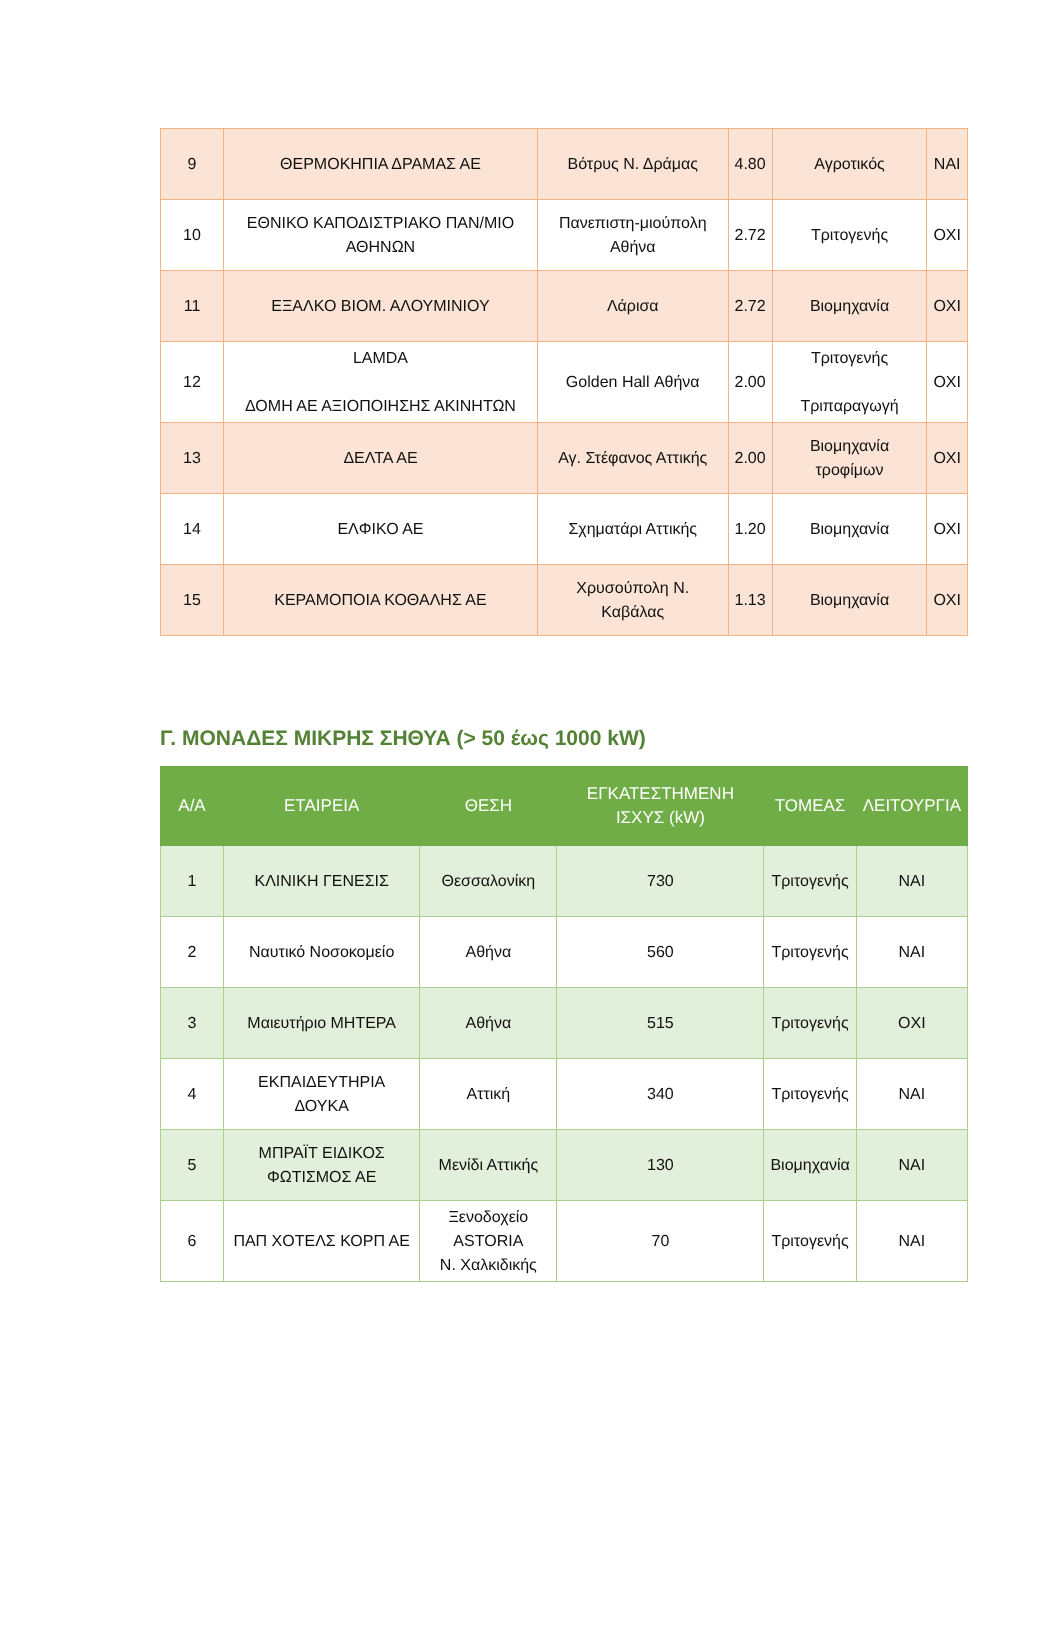| 9 | ΘΕΡΜΟΚΗΠΙΑ ΔΡΑΜΑΣ ΑΕ | Βότρυς Ν. Δράμας | 4.80 | Αγροτικός | ΝΑΙ |
| 10 | ΕΘΝΙΚΟ ΚΑΠΟΔΙΣΤΡΙΑΚΟ ΠΑΝ/ΜΙΟ ΑΘΗΝΩΝ | Πανεπιστη-μιούπολη Αθήνα | 2.72 | Τριτογενής | ΟΧΙ |
| 11 | ΕΞΑΛΚΟ ΒΙΟΜ. ΑΛΟΥΜΙΝΙΟΥ | Λάρισα | 2.72 | Βιομηχανία | ΟΧΙ |
| 12 | LAMDA ΔΟΜΗ ΑΕ ΑΞΙΟΠΟΙΗΣΗΣ ΑΚΙΝΗΤΩΝ | Golden Hall Αθήνα | 2.00 | Τριτογενής Τριπαραγωγή | ΟΧΙ |
| 13 | ΔΕΛΤΑ ΑΕ | Αγ. Στέφανος Αττικής | 2.00 | Βιομηχανία τροφίμων | ΟΧΙ |
| 14 | ΕΛΦΙΚΟ ΑΕ | Σχηματάρι Αττικής | 1.20 | Βιομηχανία | ΟΧΙ |
| 15 | ΚΕΡΑΜΟΠΟΙΑ ΚΟΘΑΛΗΣ ΑΕ | Χρυσούπολη Ν. Καβάλας | 1.13 | Βιομηχανία | ΟΧΙ |
Γ. ΜΟΝΑΔΕΣ ΜΙΚΡΗΣ ΣΗΘΥΑ (> 50 έως 1000 kW)
| Α/Α | ΕΤΑΙΡΕΙΑ | ΘΕΣΗ | ΕΓΚΑΤΕΣΤΗΜΕΝΗ ΙΣΧΥΣ (kW) | ΤΟΜΕΑΣ | ΛΕΙΤΟΥΡΓΙΑ |
| --- | --- | --- | --- | --- | --- |
| 1 | ΚΛΙΝΙΚΗ ΓΕΝΕΣΙΣ | Θεσσαλονίκη | 730 | Τριτογενής | ΝΑΙ |
| 2 | Ναυτικό Νοσοκομείο | Αθήνα | 560 | Τριτογενής | ΝΑΙ |
| 3 | Μαιευτήριο ΜΗΤΕΡΑ | Αθήνα | 515 | Τριτογενής | ΟΧΙ |
| 4 | ΕΚΠΑΙΔΕΥΤΗΡΙΑ ΔΟΥΚΑ | Αττική | 340 | Τριτογενής | ΝΑΙ |
| 5 | ΜΠΡΑΪΤ ΕΙΔΙΚΟΣ ΦΩΤΙΣΜΟΣ ΑΕ | Μενίδι Αττικής | 130 | Βιομηχανία | ΝΑΙ |
| 6 | ΠΑΠ ΧΟΤΕΛΣ ΚΟΡΠ ΑΕ | Ξενοδοχείο ASTORIA Ν. Χαλκιδικής | 70 | Τριτογενής | ΝΑΙ |